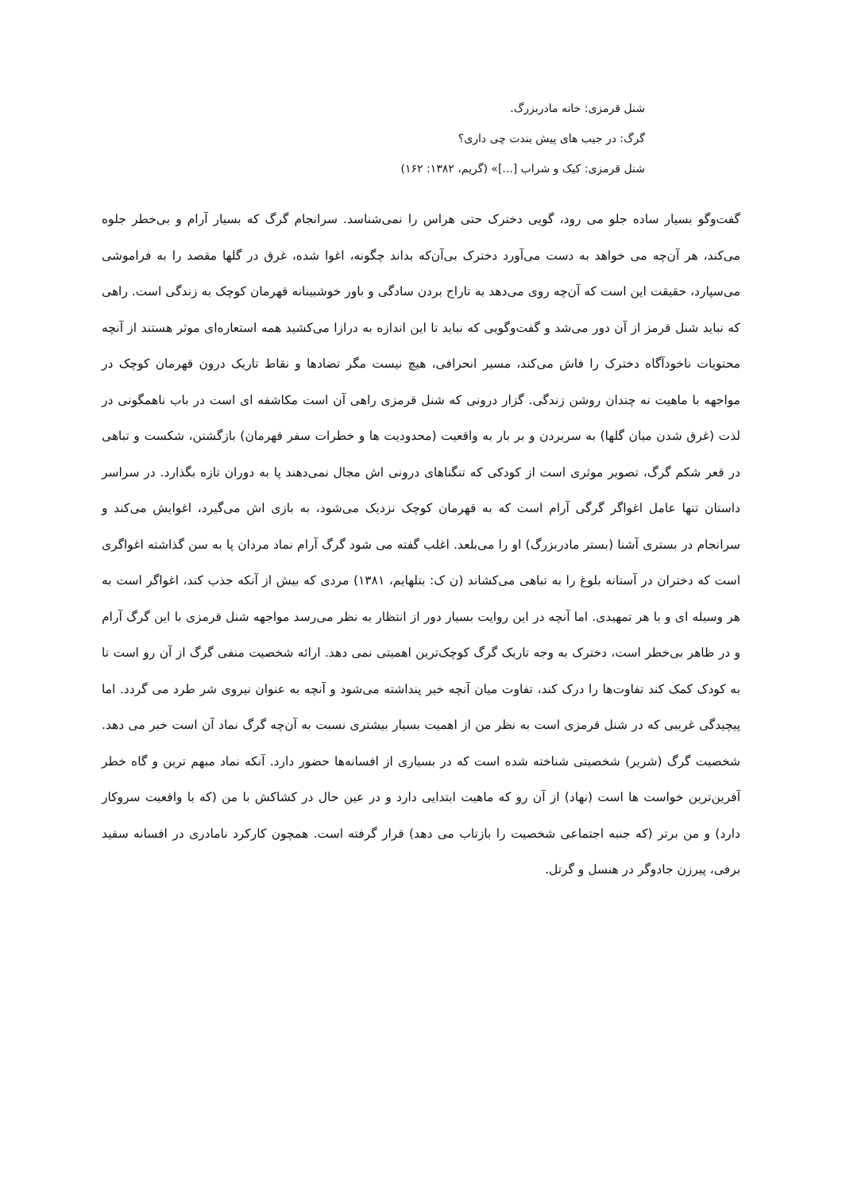شنل قرمزی: خانه مادربزرگ.
گرگ: در جیب های پیش بندت چی داری؟
شنل قرمزی: کیک و شراب [...]» (گریم، ۱۳۸۲: ۱۶۲)
گفت‌وگو بسیار ساده جلو می رود، گویی دخترک حتی هراس را نمی‌شناسد. سرانجام گرگ که بسیار آرام و بی‌خطر جلوه می‌کند، هر آن‌چه می خواهد به دست می‌آورد دخترک بی‌آن‌که بداند چگونه، اغوا شده، غرق در گلها مقصد را به فراموشی می‌سپارد، حقیقت این است که آن‌چه روی می‌دهد به تاراج بردن سادگی و باور خوشبینانه قهرمان کوچک به زندگی است. راهی که نباید شنل قرمز از آن دور می‌شد و گفت‌وگویی که نباید تا این اندازه به درازا می‌کشید همه استعاره‌ای موثر هستند از آنچه محتویات ناخودآگاه دخترک را فاش می‌کند، مسیر انحرافی، هیچ نیست مگر تضادها و نقاط تاریک درون قهرمان کوچک در مواجهه با ماهیت نه چندان روشن زندگی. گزار درونی که شنل قرمزی راهی آن است مکاشفه ای است در باب ناهمگونی در لذت (غرق شدن میان گلها) به سربردن و بر بار به واقعیت (محدودیت ها و خطرات سفر قهرمان) بازگشتن، شکست و تباهی در قعر شکم گرگ، تصویر موثری است از کودکی که تنگناهای درونی اش مجال نمی‌دهند پا به دوران تازه بگذارد. در سراسر داستان تنها عامل اغواگر گرگی آرام است که به قهرمان کوچک نزدیک می‌شود، به بازی اش می‌گیرد، اغوایش می‌کند و سرانجام در بستری آشنا (بستر مادربزرگ) او را می‌بلعد. اغلب گفته می شود گرگ آرام نماد مردان پا به سن گذاشته اغواگری است که دختران در آستانه بلوغ را به تباهی می‌کشاند (ن ک: بتلهایم، ۱۳۸۱) مردی که بیش از آنکه جذب کند، اغواگر است به هر وسیله ای و با هر تمهیدی. اما آنچه در این روایت بسیار دور از انتظار به نظر می‌رسد مواجهه شنل قرمزی با این گرگ آرام و در ظاهر بی‌خطر است، دخترک به وجه تاریک گرگ کوچک‌ترین اهمیتی نمی دهد. ارائه شخصیت منفی گرگ از آن رو است تا به کودک کمک کند تفاوت‌ها را درک کند، تفاوت میان آنچه خیر پنداشته می‌شود و آنچه به عنوان نیروی شر طرد می گردد. اما پیچیدگی غریبی که در شنل قرمزی است به نظر من از اهمیت بسیار بیشتری نسبت به آن‌چه گرگ نماد آن است خبر می دهد. شخصیت گرگ (شریر) شخصیتی شناخته شده است که در بسیاری از افسانه‌ها حضور دارد. آنکه نماد مبهم ترین و گاه خطر آفرین‌ترین خواست ها است (نهاد) از آن رو که ماهیت ابتدایی دارد و در عین حال در کشاکش با من (که با واقعیت سروکار دارد) و من برتر (که جنبه اجتماعی شخصیت را بازتاب می دهد) قرار گرفته است. همچون کارکرد نامادری در افسانه سفید برفی، پیرزن جادوگر در هنسل و گرتل.